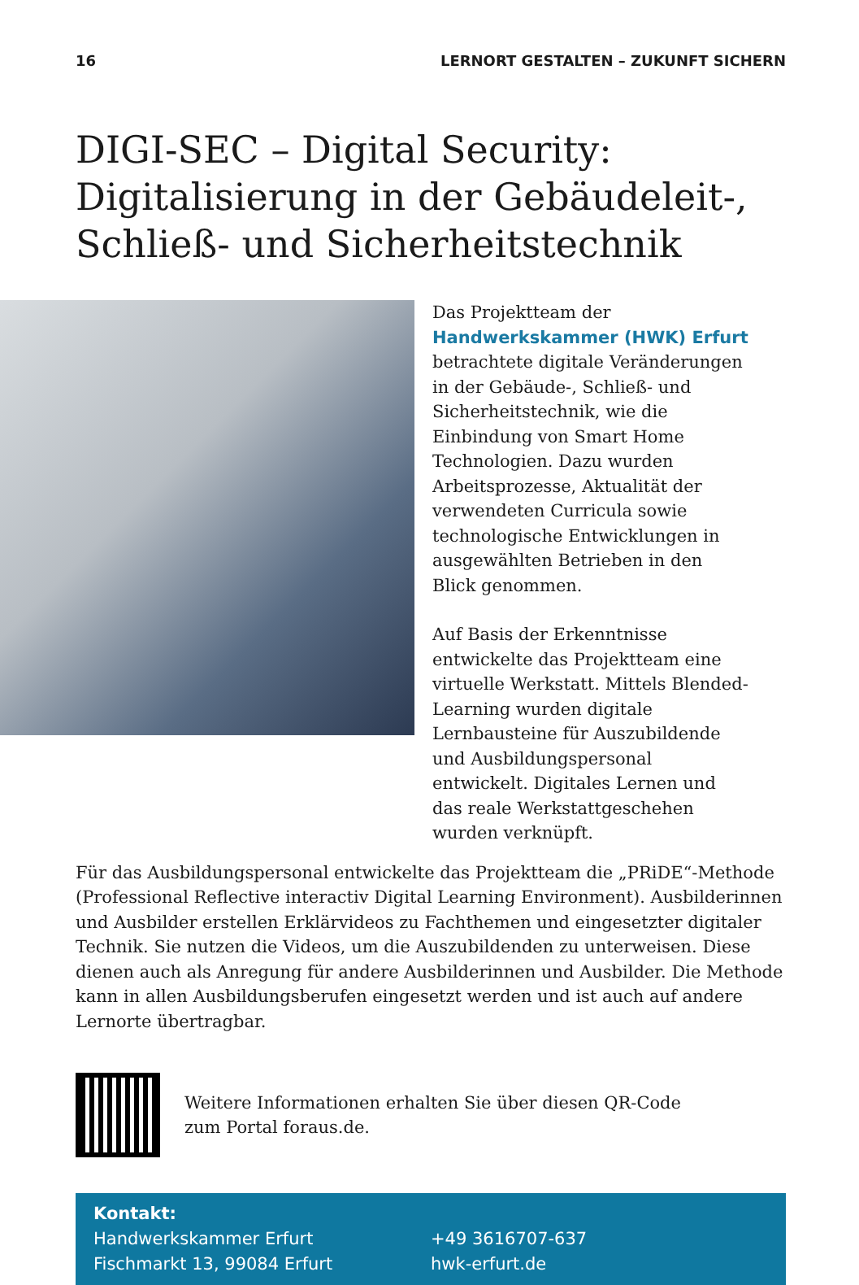16 LERNORT GESTALTEN – ZUKUNFT SICHERN
DIGI-SEC – Digital Security: Digitalisierung in der Gebäudeleit-, Schließ- und Sicher­heitstechnik
Das Projektteam der Handwerkskammer (HWK) Erfurt betrachtete digitale Veränderungen in der Gebäude-, Schließ- und Sicherheitstechnik, wie die Einbindung von Smart Home Technologien. Dazu wurden Arbeitsprozesse, Aktualität der verwendeten Curricula sowie technologische Entwicklungen in ausgewählten Betrieben in den Blick genommen.
Auf Basis der Erkenntnisse entwickelte das Projektteam eine virtuelle Werkstatt. Mittels Blended-Learning wurden digitale Lernbausteine für Auszubildende und Ausbildungspersonal entwickelt. Digitales Lernen und das reale Werkstattgeschehen wurden verknüpft.
Für das Ausbildungspersonal entwickelte das Projektteam die „PRiDE“-Methode (Professional Reflective interactiv Digital Learning Environment). Ausbilderinnen und Ausbilder erstellen Erklärvideos zu Fachthemen und eingesetzter digitaler Technik. Sie nutzen die Videos, um die Auszubildenden zu unterweisen. Diese dienen auch als Anregung für andere Ausbilderinnen und Ausbilder. Die Methode kann in allen Ausbildungsberufen eingesetzt werden und ist auch auf andere Lernorte übertragbar.
Weitere Informationen erhalten Sie über diesen QR-Code
zum Portal foraus.de.
Kontakt:
Handwerkskammer Erfurt
Fischmarkt 13, 99084 Erfurt
+49 3616707-637
hwk-erfurt.de